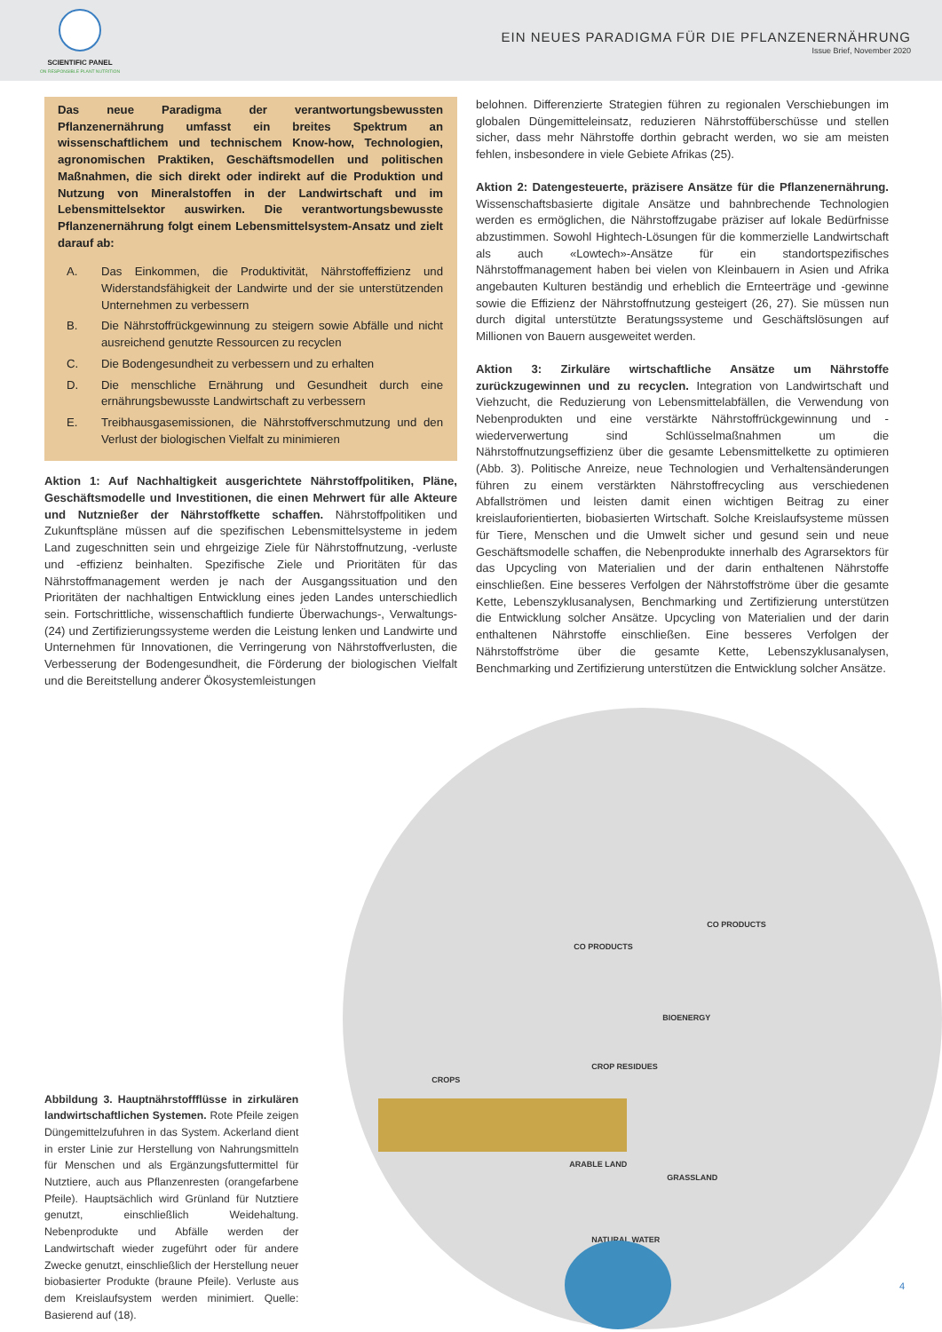SCIENTIFIC PANEL
ON RESPONSIBLE PLANT NUTRITION
EIN NEUES PARADIGMA FÜR DIE PFLANZENERNÄHRUNG
Issue Brief, November 2020
Das neue Paradigma der verantwortungsbewussten Pflanzenernährung umfasst ein breites Spektrum an wissenschaftlichem und technischem Know-how, Technologien, agronomischen Praktiken, Geschäftsmodellen und politischen Maßnahmen, die sich direkt oder indirekt auf die Produktion und Nutzung von Mineralstoffen in der Landwirtschaft und im Lebensmittelsektor auswirken. Die verantwortungsbewusste Pflanzenernährung folgt einem Lebensmittelsystem-Ansatz und zielt darauf ab:
A. Das Einkommen, die Produktivität, Nährstoffeffizienz und Widerstandsfähigkeit der Landwirte und der sie unterstützenden Unternehmen zu verbessern
B. Die Nährstoffrückgewinnung zu steigern sowie Abfälle und nicht ausreichend genutzte Ressourcen zu recyclen
C. Die Bodengesundheit zu verbessern und zu erhalten
D. Die menschliche Ernährung und Gesundheit durch eine ernährungsbewusste Landwirtschaft zu verbessern
E. Treibhausgasemissionen, die Nährstoffverschmutzung und den Verlust der biologischen Vielfalt zu minimieren
Aktion 1: Auf Nachhaltigkeit ausgerichtete Nährstoffpolitiken, Pläne, Geschäftsmodelle und Investitionen, die einen Mehrwert für alle Akteure und Nutznießer der Nährstoffkette schaffen. Nährstoffpolitiken und Zukunftspläne müssen auf die spezifischen Lebensmittelsysteme in jedem Land zugeschnitten sein und ehrgeizige Ziele für Nährstoffnutzung, -verluste und -effizienz beinhalten. Spezifische Ziele und Prioritäten für das Nährstoffmanagement werden je nach der Ausgangssituation und den Prioritäten der nachhaltigen Entwicklung eines jeden Landes unterschiedlich sein. Fortschrittliche, wissenschaftlich fundierte Überwachungs-, Verwaltungs- (24) und Zertifizierungssysteme werden die Leistung lenken und Landwirte und Unternehmen für Innovationen, die Verringerung von Nährstoffverlusten, die Verbesserung der Bodengesundheit, die Förderung der biologischen Vielfalt und die Bereitstellung anderer Ökosystemleistungen
belohnen. Differenzierte Strategien führen zu regionalen Verschiebungen im globalen Düngemitteleinsatz, reduzieren Nährstoffüberschüsse und stellen sicher, dass mehr Nährstoffe dorthin gebracht werden, wo sie am meisten fehlen, insbesondere in viele Gebiete Afrikas (25).
Aktion 2: Datengesteuerte, präzisere Ansätze für die Pflanzenernährung. Wissenschaftsbasierte digitale Ansätze und bahnbrechende Technologien werden es ermöglichen, die Nährstoffzugabe präziser auf lokale Bedürfnisse abzustimmen. Sowohl Hightech-Lösungen für die kommerzielle Landwirtschaft als auch «Lowtech»-Ansätze für ein standortspezifisches Nährstoffmanagement haben bei vielen von Kleinbauern in Asien und Afrika angebauten Kulturen beständig und erheblich die Ernteerträge und -gewinne sowie die Effizienz der Nährstoffnutzung gesteigert (26, 27). Sie müssen nun durch digital unterstützte Beratungssysteme und Geschäftslösungen auf Millionen von Bauern ausgeweitet werden.
Aktion 3: Zirkuläre wirtschaftliche Ansätze um Nährstoffe zurückzugewinnen und zu recyclen. Integration von Landwirtschaft und Viehzucht, die Reduzierung von Lebensmittelabfällen, die Verwendung von Nebenprodukten und eine verstärkte Nährstoffrückgewinnung und -wiederverwertung sind Schlüsselmaßnahmen um die Nährstoffnutzungseffizienz über die gesamte Lebensmittelkette zu optimieren (Abb. 3). Politische Anreize, neue Technologien und Verhaltensänderungen führen zu einem verstärkten Nährstoffrecycling aus verschiedenen Abfallströmen und leisten damit einen wichtigen Beitrag zu einer kreislauforientierten, biobasierten Wirtschaft. Solche Kreislaufsysteme müssen für Tiere, Menschen und die Umwelt sicher und gesund sein und neue Geschäftsmodelle schaffen, die Nebenprodukte innerhalb des Agrarsektors für das Upcycling von Materialien und der darin enthaltenen Nährstoffe einschließen. Eine besseres Verfolgen der Nährstoffströme über die gesamte Kette, Lebenszyklusanalysen, Benchmarking und Zertifizierung unterstützen die Entwicklung solcher Ansätze. Upcycling von Materialien und der darin enthaltenen Nährstoffe einschließen. Eine besseres Verfolgen der Nährstoffströme über die gesamte Kette, Lebenszyklusanalysen, Benchmarking und Zertifizierung unterstützen die Entwicklung solcher Ansätze.
Abbildung 3. Hauptnährstoffflüsse in zirkulären landwirtschaftlichen Systemen. Rote Pfeile zeigen Düngemittelzufuhren in das System. Ackerland dient in erster Linie zur Herstellung von Nahrungsmitteln für Menschen und als Ergänzungsfuttermittel für Nutztiere, auch aus Pflanzenresten (orangefarbene Pfeile). Hauptsächlich wird Grünland für Nutztiere genutzt, einschließlich Weidehaltung. Nebenprodukte und Abfälle werden der Landwirtschaft wieder zugeführt oder für andere Zwecke genutzt, einschließlich der Herstellung neuer biobasierter Produkte (braune Pfeile). Verluste aus dem Kreislaufsystem werden minimiert. Quelle: Basierend auf (18).
CROPS
CO PRODUCTS
CO PRODUCTS
BIOENERGY
CROP RESIDUES
ARABLE LAND
GRASSLAND
NATURAL WATER
4